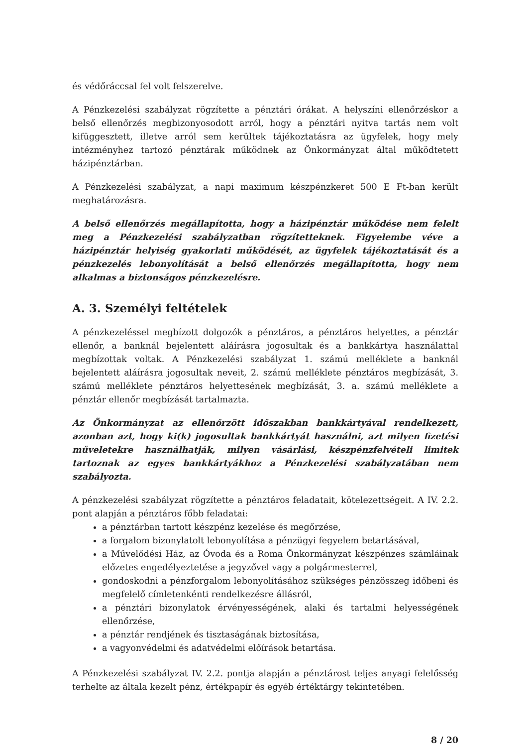és védőráccsal fel volt felszerelve.
A Pénzkezelési szabályzat rögzítette a pénztári órákat. A helyszíni ellenőrzéskor a belső ellenőrzés megbizonyosodott arról, hogy a pénztári nyitva tartás nem volt kifüggesztett, illetve arról sem kerültek tájékoztatásra az ügyfelek, hogy mely intézményhez tartozó pénztárak működnek az Önkormányzat által működtetett házipénztárban.
A Pénzkezelési szabályzat, a napi maximum készpénzkeret 500 E Ft-ban került meghatározásra.
A belső ellenőrzés megállapította, hogy a házipénztár működése nem felelt meg a Pénzkezelési szabályzatban rögzítetteknek. Figyelembe véve a házipénztár helyiség gyakorlati működését, az ügyfelek tájékoztatását és a pénzkezelés lebonyolítását a belső ellenőrzés megállapította, hogy nem alkalmas a biztonságos pénzkezelésre.
A. 3. Személyi feltételek
A pénzkezeléssel megbízott dolgozók a pénztáros, a pénztáros helyettes, a pénztár ellenőr, a banknál bejelentett aláírásra jogosultak és a bankkártya használattal megbízottak voltak. A Pénzkezelési szabályzat 1. számú melléklete a banknál bejelentett aláírásra jogosultak neveit, 2. számú melléklete pénztáros megbízását, 3. számú melléklete pénztáros helyettesének megbízását, 3. a. számú melléklete a pénztár ellenőr megbízását tartalmazta.
Az Önkormányzat az ellenőrzött időszakban bankkártyával rendelkezett, azonban azt, hogy ki(k) jogosultak bankkártyát használni, azt milyen fizetési műveletekre használhatják, milyen vásárlási, készpénzfelvételi limitek tartoznak az egyes bankkártyákhoz a Pénzkezelési szabályzatában nem szabályozta.
A pénzkezelési szabályzat rögzítette a pénztáros feladatait, kötelezettségeit. A IV. 2.2. pont alapján a pénztáros főbb feladatai:
a pénztárban tartott készpénz kezelése és megőrzése,
a forgalom bizonylatolt lebonyolítása a pénzügyi fegyelem betartásával,
a Művelődési Ház, az Óvoda és a Roma Önkormányzat készpénzes számláinak előzetes engedélyeztetése a jegyzővel vagy a polgármesterrel,
gondoskodni a pénzforgalom lebonyolításához szükséges pénzösszeg időbeni és megfelelő címletenkénti rendelkezésre állásról,
a pénztári bizonylatok érvényességének, alaki és tartalmi helyességének ellenőrzése,
a pénztár rendjének és tisztaságának biztosítása,
a vagyonvédelmi és adatvédelmi előírások betartása.
A Pénzkezelési szabályzat IV. 2.2. pontja alapján a pénztárost teljes anyagi felelősség terhelte az általa kezelt pénz, értékpapír és egyéb értéktárgy tekintetében.
8 / 20